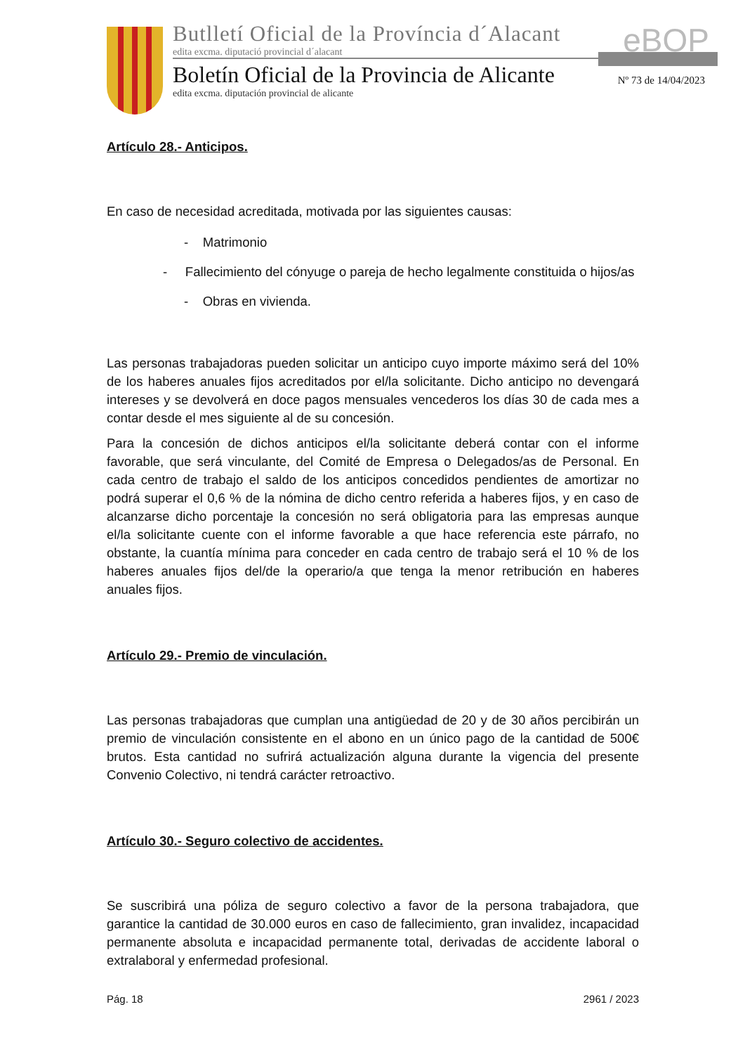Butlletí Oficial de la Província d´Alacant
edita excma. diputació provincial d´alacant
Boletín Oficial de la Provincia de Alicante
edita excma. diputación provincial de alicante
eBOP
Nº 73 de 14/04/2023
Artículo 28.- Anticipos.
En caso de necesidad acreditada, motivada por las siguientes causas:
- Matrimonio
- Fallecimiento del cónyuge o pareja de hecho legalmente constituida o hijos/as
- Obras en vivienda.
Las personas trabajadoras pueden solicitar un anticipo cuyo importe máximo será del 10% de los haberes anuales fijos acreditados por el/la solicitante. Dicho anticipo no devengará intereses y se devolverá en doce pagos mensuales vencederos los días 30 de cada mes a contar desde el mes siguiente al de su concesión.
Para la concesión de dichos anticipos el/la solicitante deberá contar con el informe favorable, que será vinculante, del Comité de Empresa o Delegados/as de Personal. En cada centro de trabajo el saldo de los anticipos concedidos pendientes de amortizar no podrá superar el 0,6 % de la nómina de dicho centro referida a haberes fijos, y en caso de alcanzarse dicho porcentaje la concesión no será obligatoria para las empresas aunque el/la solicitante cuente con el informe favorable a que hace referencia este párrafo, no obstante, la cuantía mínima para conceder en cada centro de trabajo será el 10 % de los haberes anuales fijos del/de la operario/a que tenga la menor retribución en haberes anuales fijos.
Artículo 29.- Premio de vinculación.
Las personas trabajadoras que cumplan una antigüedad de 20 y de 30 años percibirán un premio de vinculación consistente en el abono en un único pago de la cantidad de 500€ brutos. Esta cantidad no sufrirá actualización alguna durante la vigencia del presente Convenio Colectivo, ni tendrá carácter retroactivo.
Artículo 30.- Seguro colectivo de accidentes.
Se suscribirá una póliza de seguro colectivo a favor de la persona trabajadora, que garantice la cantidad de 30.000 euros en caso de fallecimiento, gran invalidez, incapacidad permanente absoluta e incapacidad permanente total, derivadas de accidente laboral o extralaboral y enfermedad profesional.
Pág. 18 2961 / 2023